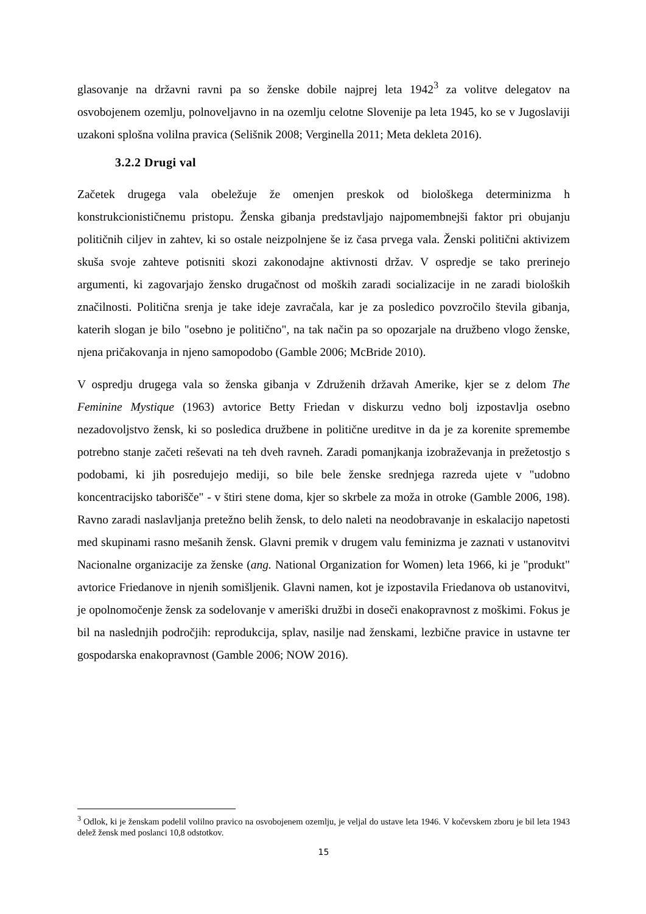glasovanje na državni ravni pa so ženske dobile najprej leta 1942<sup>3</sup> za volitve delegatov na osvobojenem ozemlju, polnoveljavno in na ozemlju celotne Slovenije pa leta 1945, ko se v Jugoslaviji uzakoni splošna volilna pravica (Selišnik 2008; Verginella 2011; Meta dekleta 2016).
3.2.2 Drugi val
Začetek drugega vala obeležuje že omenjen preskok od biološkega determinizma h konstrukcionističnemu pristopu. Ženska gibanja predstavljajo najpomembnejši faktor pri obujanju političnih ciljev in zahtev, ki so ostale neizpolnjene še iz časa prvega vala. Ženski politični aktivizem skuša svoje zahteve potisniti skozi zakonodajne aktivnosti držav. V ospredje se tako prerinejo argumenti, ki zagovarjajo žensko drugačnost od moških zaradi socializacije in ne zaradi bioloških značilnosti. Politična srenja je take ideje zavračala, kar je za posledico povzročilo števila gibanja, katerih slogan je bilo "osebno je politično", na tak način pa so opozarjale na družbeno vlogo ženske, njena pričakovanja in njeno samopodobo (Gamble 2006; McBride 2010).
V ospredju drugega vala so ženska gibanja v Združenih državah Amerike, kjer se z delom The Feminine Mystique (1963) avtorice Betty Friedan v diskurzu vedno bolj izpostavlja osebno nezadovoljstvo žensk, ki so posledica družbene in politične ureditve in da je za korenite spremembe potrebno stanje začeti reševati na teh dveh ravneh. Zaradi pomanjkanja izobraževanja in prežetostjo s podobami, ki jih posredujejo mediji, so bile bele ženske srednjega razreda ujete v "udobno koncentracijsko taborišče" - v štiri stene doma, kjer so skrbele za moža in otroke (Gamble 2006, 198). Ravno zaradi naslavljanja pretežno belih žensk, to delo naleti na neodobravanje in eskalacijo napetosti med skupinami rasno mešanih žensk. Glavni premik v drugem valu feminizma je zaznati v ustanovitvi Nacionalne organizacije za ženske (ang. National Organization for Women) leta 1966, ki je "produkt" avtorice Friedanove in njenih somišljenik. Glavni namen, kot je izpostavila Friedanova ob ustanovitvi, je opolnomočenje žensk za sodelovanje v ameriški družbi in doseči enakopravnost z moškimi. Fokus je bil na naslednjih področjih: reprodukcija, splav, nasilje nad ženskami, lezbične pravice in ustavne ter gospodarska enakopravnost (Gamble 2006; NOW 2016).
<sup>3</sup> Odlok, ki je ženskam podelil volilno pravico na osvobojenem ozemlju, je veljal do ustave leta 1946. V kočevskem zboru je bil leta 1943 delež žensk med poslanci 10,8 odstotkov.
15